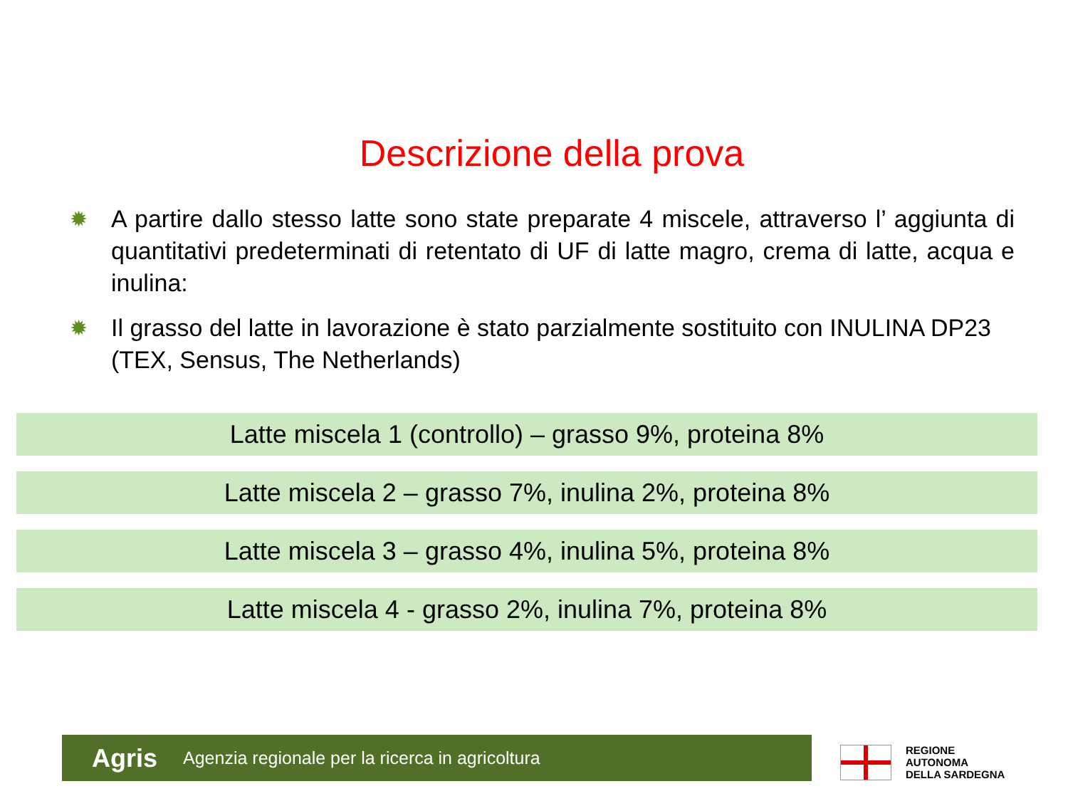Descrizione della prova
✹ A partire dallo stesso latte sono state preparate 4 miscele, attraverso l’ aggiunta di quantitativi predeterminati di retentato di UF di latte magro, crema di latte, acqua e inulina:
✹ Il grasso del latte in lavorazione è stato parzialmente sostituito con INULINA DP23 (TEX, Sensus, The Netherlands)
Latte miscela 1 (controllo) – grasso 9%, proteina 8%
Latte miscela 2 – grasso 7%, inulina 2%, proteina 8%
Latte miscela 3 – grasso 4%, inulina 5%, proteina 8%
Latte miscela 4 - grasso 2%, inulina 7%, proteina 8%
Agris Agenzia regionale per la ricerca in agricoltura
REGIONE
AUTONOMA
DELLA SARDEGNA